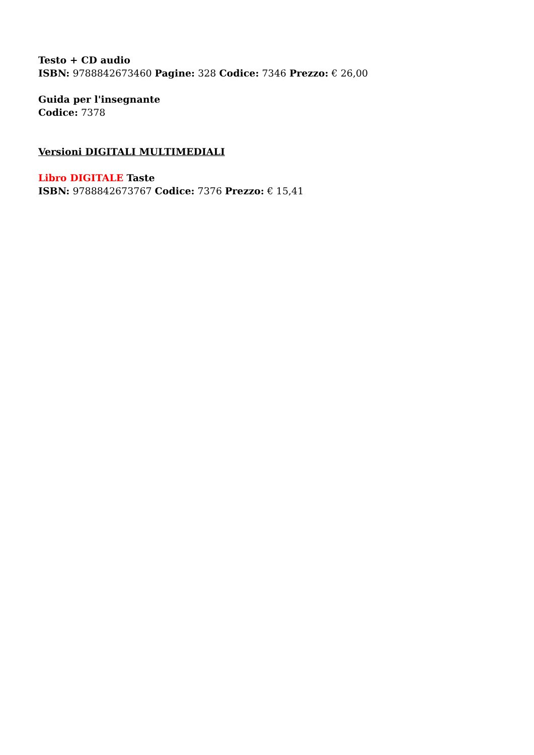Testo + CD audio
ISBN: 9788842673460 Pagine: 328 Codice: 7346 Prezzo: € 26,00
Guida per l'insegnante
Codice: 7378
Versioni DIGITALI MULTIMEDIALI
Libro DIGITALE Taste
ISBN: 9788842673767 Codice: 7376 Prezzo: € 15,41